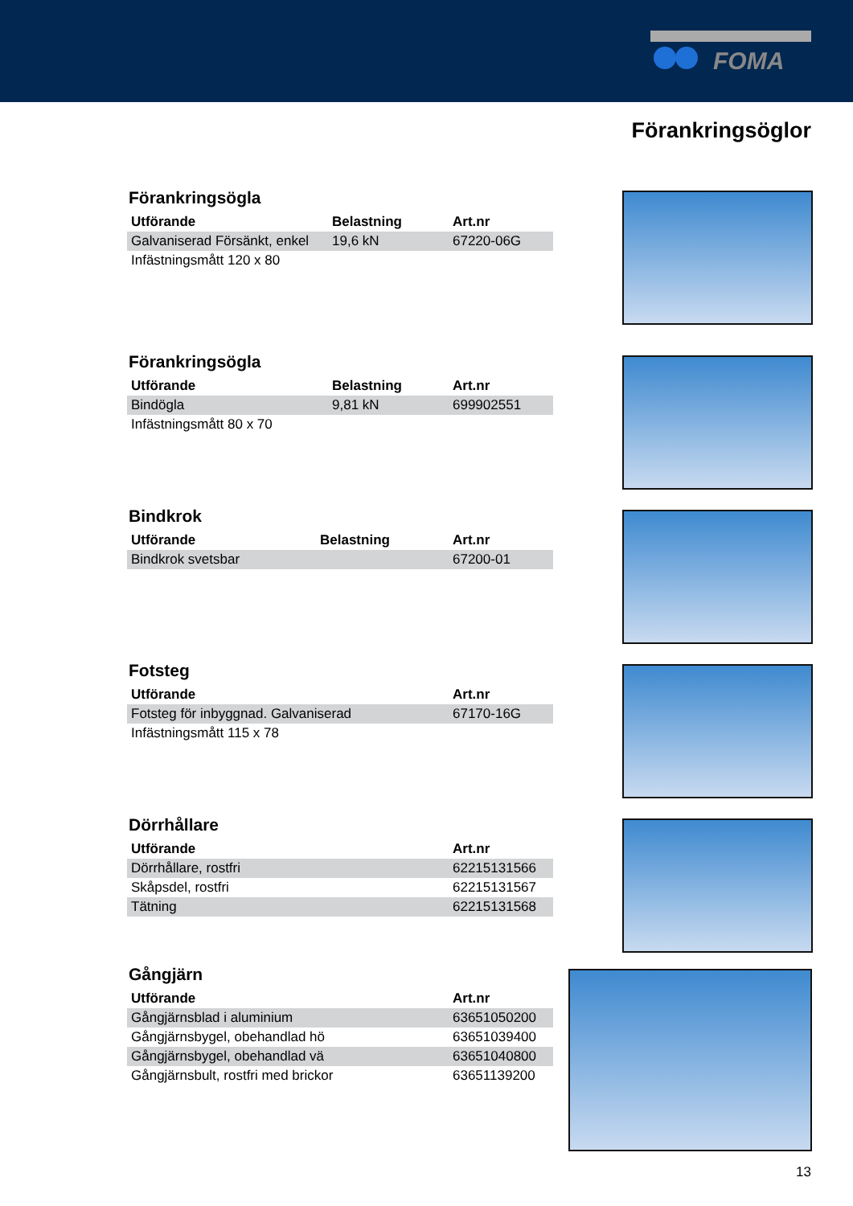FOMA
Förankringsöglor
Förankringsögla
| Utförande | Belastning | Art.nr |
| --- | --- | --- |
| Galvaniserad Försänkt, enkel | 19,6 kN | 67220-06G |
| Infästningsmått 120 x 80 | | |
Förankringsögla
| Utförande | Belastning | Art.nr |
| --- | --- | --- |
| Bindögla | 9,81 kN | 699902551 |
| Infästningsmått 80 x 70 | | |
Bindkrok
| Utförande | Belastning | Art.nr |
| --- | --- | --- |
| Bindkrok svetsbar | | 67200-01 |
Fotsteg
| Utförande | Art.nr |
| --- | --- |
| Fotsteg för inbyggnad. Galvaniserad | 67170-16G |
| Infästningsmått 115 x 78 | |
Dörrhållare
| Utförande | Art.nr |
| --- | --- |
| Dörrhållare, rostfri | 62215131566 |
| Skåpsdel, rostfri | 62215131567 |
| Tätning | 62215131568 |
Gångjärn
| Utförande | Art.nr |
| --- | --- |
| Gångjärnsblad i aluminium | 63651050200 |
| Gångjärnsbygel, obehandlad hö | 63651039400 |
| Gångjärnsbygel, obehandlad vä | 63651040800 |
| Gångjärnsbult, rostfri med brickor | 63651139200 |
13